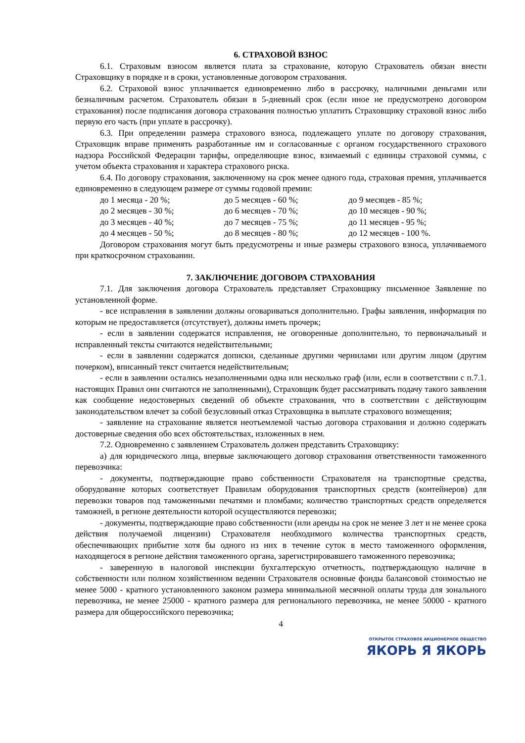6. СТРАХОВОЙ ВЗНОС
6.1. Страховым взносом является плата за страхование, которую Страхователь обязан внести Страховщику в порядке и в сроки, установленные договором страхования.
6.2. Страховой взнос уплачивается единовременно либо в рассрочку, наличными деньгами или безналичным расчетом. Страхователь обязан в 5-дневный срок (если иное не предусмотрено договором страхования) после подписания договора страхования полностью уплатить Страховщику страховой взнос либо первую его часть (при уплате в рассрочку).
6.3. При определении размера страхового взноса, подлежащего уплате по договору страхования, Страховщик вправе применять разработанные им и согласованные с органом государственного страхового надзора Российской Федерации тарифы, определяющие взнос, взимаемый с единицы страховой суммы, с учетом объекта страхования и характера страхового риска.
6.4. По договору страхования, заключенному на срок менее одного года, страховая премия, уплачивается единовременно в следующем размере от суммы годовой премии:
| до 1 месяца - 20 %; | до 5 месяцев - 60 %; | до 9 месяцев - 85 %; |
| до 2 месяцев - 30 %; | до 6 месяцев - 70 %; | до 10 месяцев - 90 %; |
| до 3 месяцев - 40 %; | до 7 месяцев - 75 %; | до 11 месяцев - 95 %; |
| до 4 месяцев - 50 %; | до 8 месяцев - 80 %; | до 12 месяцев - 100 %. |
Договором страхования могут быть предусмотрены и иные размеры страхового взноса, уплачиваемого при краткосрочном страховании.
7. ЗАКЛЮЧЕНИЕ ДОГОВОРА СТРАХОВАНИЯ
7.1. Для заключения договора Страхователь представляет Страховщику письменное Заявление по установленной форме.
- все исправления в заявлении должны оговариваться дополнительно. Графы заявления, информация по которым не предоставляется (отсутствует), должны иметь прочерк;
- если в заявлении содержатся исправления, не оговоренные дополнительно, то первоначальный и исправленный тексты считаются недействительными;
- если в заявлении содержатся дописки, сделанные другими чернилами или другим лицом (другим почерком), вписанный текст считается недействительным;
- если в заявлении остались незаполненными одна или несколько граф (или, если в соответствии с п.7.1. настоящих Правил они считаются не заполненными), Страховщик будет рассматривать подачу такого заявления как сообщение недостоверных сведений об объекте страхования, что в соответствии с действующим законодательством влечет за собой безусловный отказ Страховщика в выплате страхового возмещения;
- заявление на страхование является неотъемлемой частью договора страхования и должно содержать достоверные сведения обо всех обстоятельствах, изложенных в нем.
7.2. Одновременно с заявлением Страхователь должен представить Страховщику:
а) для юридического лица, впервые заключающего договор страхования ответственности таможенного перевозчика:
- документы, подтверждающие право собственности Страхователя на транспортные средства, оборудование которых соответствует Правилам оборудования транспортных средств (контейнеров) для перевозки товаров под таможенными печатями и пломбами; количество транспортных средств определяется таможней, в регионе деятельности которой осуществляются перевозки;
- документы, подтверждающие право собственности (или аренды на срок не менее 3 лет и не менее срока действия получаемой лицензии) Страхователя необходимого количества транспортных средств, обеспечивающих прибытие хотя бы одного из них в течение суток в место таможенного оформления, находящегося в регионе действия таможенного органа, зарегистрировавшего таможенного перевозчика;
- заверенную в налоговой инспекции бухгалтерскую отчетность, подтверждающую наличие в собственности или полном хозяйственном ведении Страхователя основные фонды балансовой стоимостью не менее 5000 - кратного установленного законом размера минимальной месячной оплаты труда для зонального перевозчика, не менее 25000 - кратного размера для регионального перевозчика, не менее 50000 - кратного размера для общероссийского перевозчика;
4
ОТКРЫТОЕ СТРАХОВОЕ АКЦИОНЕРНОЕ ОБЩЕСТВО
ЯКОРЬ Я ЯКОРЬ